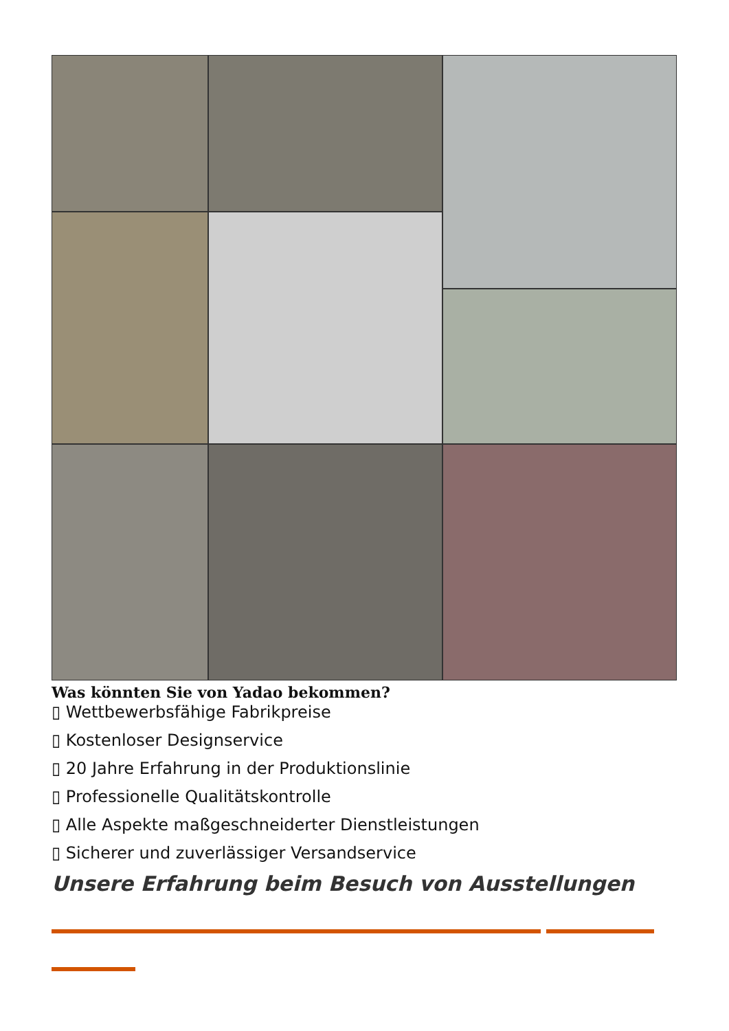Was könnten Sie von Yadao bekommen?
▯ Wettbewerbsfähige Fabrikpreise
▯ Kostenloser Designservice
▯ 20 Jahre Erfahrung in der Produktionslinie
▯ Professionelle Qualitätskontrolle
▯ Alle Aspekte maßgeschneiderter Dienstleistungen
▯ Sicherer und zuverlässiger Versandservice
Unsere Erfahrung beim Besuch von Ausstellungen